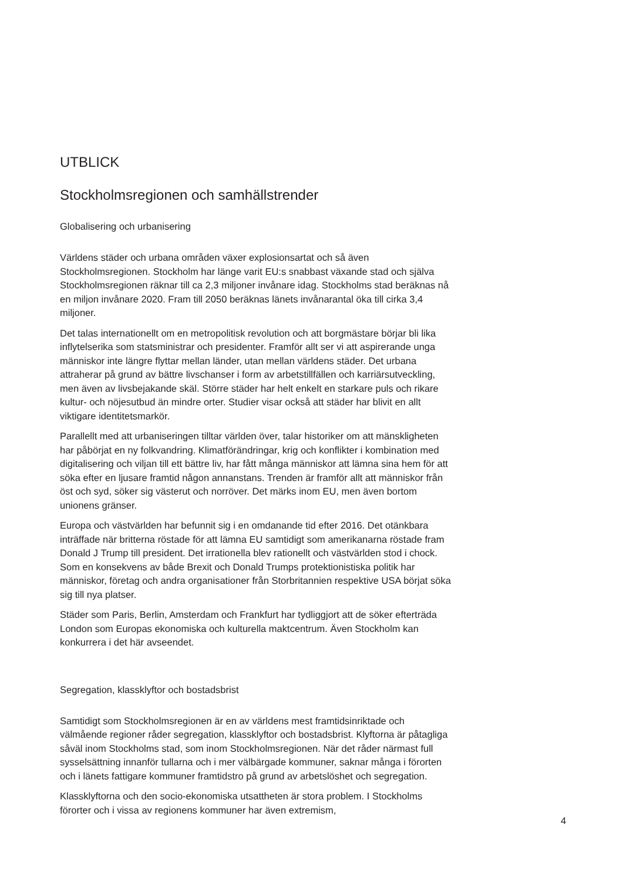UTBLICK
Stockholmsregionen och samhällstrender
Globalisering och urbanisering
Världens städer och urbana områden växer explosionsartat och så även Stockholmsregionen. Stockholm har länge varit EU:s snabbast växande stad och själva Stockholmsregionen räknar till ca 2,3 miljoner invånare idag. Stockholms stad beräknas nå en miljon invånare 2020. Fram till 2050 beräknas länets invånarantal öka till cirka 3,4 miljoner.
Det talas internationellt om en metropolitisk revolution och att borgmästare börjar bli lika inflytelserika som statsministrar och presidenter. Framför allt ser vi att aspirerande unga människor inte längre flyttar mellan länder, utan mellan världens städer. Det urbana attraherar på grund av bättre livschanser i form av arbetstillfällen och karriärsutveckling, men även av livsbejakande skäl. Större städer har helt enkelt en starkare puls och rikare kultur- och nöjesutbud än mindre orter. Studier visar också att städer har blivit en allt viktigare identitetsmarkör.
Parallellt med att urbaniseringen tilltar världen över, talar historiker om att mänskligheten har påbörjat en ny folkvandring. Klimatförändringar, krig och konflikter i kombination med digitalisering och viljan till ett bättre liv, har fått många människor att lämna sina hem för att söka efter en ljusare framtid någon annanstans. Trenden är framför allt att människor från öst och syd, söker sig västerut och norröver. Det märks inom EU, men även bortom unionens gränser.
Europa och västvärlden har befunnit sig i en omdanande tid efter 2016. Det otänkbara inträffade när britterna röstade för att lämna EU samtidigt som amerikanarna röstade fram Donald J Trump till president. Det irrationella blev rationellt och västvärlden stod i chock. Som en konsekvens av både Brexit och Donald Trumps protektionistiska politik har människor, företag och andra organisationer från Storbritannien respektive USA börjat söka sig till nya platser.
Städer som Paris, Berlin, Amsterdam och Frankfurt har tydliggjort att de söker efterträda London som Europas ekonomiska och kulturella maktcentrum. Även Stockholm kan konkurrera i det här avseendet.
Segregation, klassklyftor och bostadsbrist
Samtidigt som Stockholmsregionen är en av världens mest framtidsinriktade och välmående regioner råder segregation, klassklyftor och bostadsbrist. Klyftorna är påtagliga såväl inom Stockholms stad, som inom Stockholmsregionen. När det råder närmast full sysselsättning innanför tullarna och i mer välbärgade kommuner, saknar många i förorten och i länets fattigare kommuner framtidstro på grund av arbetslöshet och segregation.
Klassklyftorna och den socio-ekonomiska utsattheten är stora problem. I Stockholms förorter och i vissa av regionens kommuner har även extremism,
4